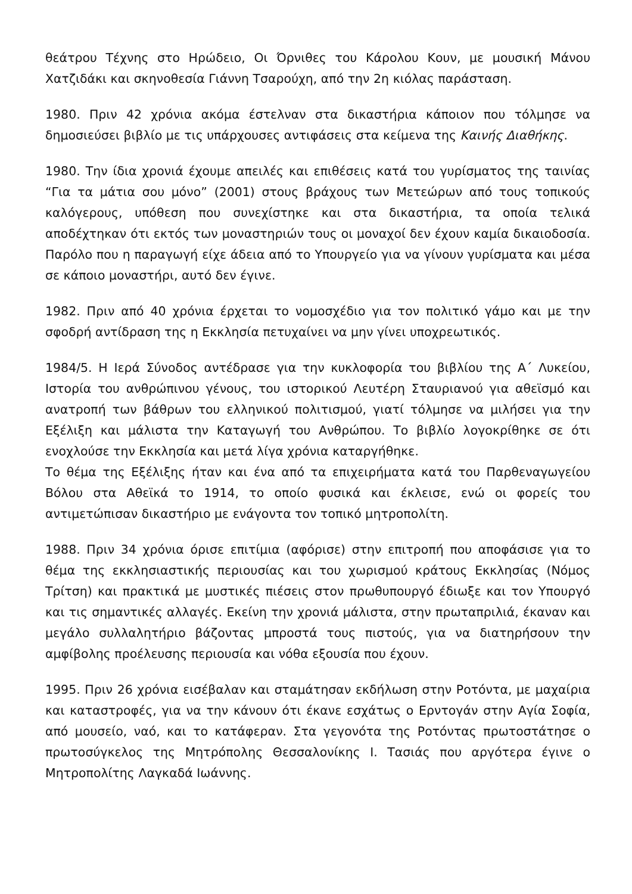θεάτρου Τέχνης στο Ηρώδειο, Οι Όρνιθες του Κάρολου Κουν, με μουσική Μάνου Χατζιδάκι και σκηνοθεσία Γιάννη Τσαρούχη, από την 2η κιόλας παράσταση.
1980. Πριν 42 χρόνια ακόμα έστελναν στα δικαστήρια κάποιον που τόλμησε να δημοσιεύσει βιβλίο με τις υπάρχουσες αντιφάσεις στα κείμενα της Καινής Διαθήκης.
1980. Την ίδια χρονιά έχουμε απειλές και επιθέσεις κατά του γυρίσματος της ταινίας “Για τα μάτια σου μόνο” (2001) στους βράχους των Μετεώρων από τους τοπικούς καλόγερους, υπόθεση που συνεχίστηκε και στα δικαστήρια, τα οποία τελικά αποδέχτηκαν ότι εκτός των μοναστηριών τους οι μοναχοί δεν έχουν καμία δικαιοδοσία. Παρόλο που η παραγωγή είχε άδεια από το Υπουργείο για να γίνουν γυρίσματα και μέσα σε κάποιο μοναστήρι, αυτό δεν έγινε.
1982. Πριν από 40 χρόνια έρχεται το νομοσχέδιο για τον πολιτικό γάμο και με την σφοδρή αντίδραση της η Εκκλησία πετυχαίνει να μην γίνει υποχρεωτικός.
1984/5. Η Ιερά Σύνοδος αντέδρασε για την κυκλοφορία του βιβλίου της Α΄ Λυκείου, Ιστορία του ανθρώπινου γένους, του ιστορικού Λευτέρη Σταυριανού για αθεϊσμό και ανατροπή των βάθρων του ελληνικού πολιτισμού, γιατί τόλμησε να μιλήσει για την Εξέλιξη και μάλιστα την Καταγωγή του Ανθρώπου. Το βιβλίο λογοκρίθηκε σε ότι ενοχλούσε την Εκκλησία και μετά λίγα χρόνια καταργήθηκε.
Το θέμα της Εξέλιξης ήταν και ένα από τα επιχειρήματα κατά του Παρθεναγωγείου Βόλου στα Αθεϊκά το 1914, το οποίο φυσικά και έκλεισε, ενώ οι φορείς του αντιμετώπισαν δικαστήριο με ενάγοντα τον τοπικό μητροπολίτη.
1988. Πριν 34 χρόνια όρισε επιτίμια (αφόρισε) στην επιτροπή που αποφάσισε για το θέμα της εκκλησιαστικής περιουσίας και του χωρισμού κράτους Εκκλησίας (Νόμος Τρίτση) και πρακτικά με μυστικές πιέσεις στον πρωθυπουργό έδιωξε και τον Υπουργό και τις σημαντικές αλλαγές. Εκείνη την χρονιά μάλιστα, στην πρωταπριλιά, έκαναν και μεγάλο συλλαλητήριο βάζοντας μπροστά τους πιστούς, για να διατηρήσουν την αμφίβολης προέλευσης περιουσία και νόθα εξουσία που έχουν.
1995. Πριν 26 χρόνια εισέβαλαν και σταμάτησαν εκδήλωση στην Ροτόντα, με μαχαίρια και καταστροφές, για να την κάνουν ότι έκανε εσχάτως ο Ερντογάν στην Αγία Σοφία, από μουσείο, ναό, και το κατάφεραν. Στα γεγονότα της Ροτόντας πρωτοστάτησε ο πρωτοσύγκελος της Μητρόπολης Θεσσαλονίκης Ι. Τασιάς που αργότερα έγινε ο Μητροπολίτης Λαγκαδά Ιωάννης.